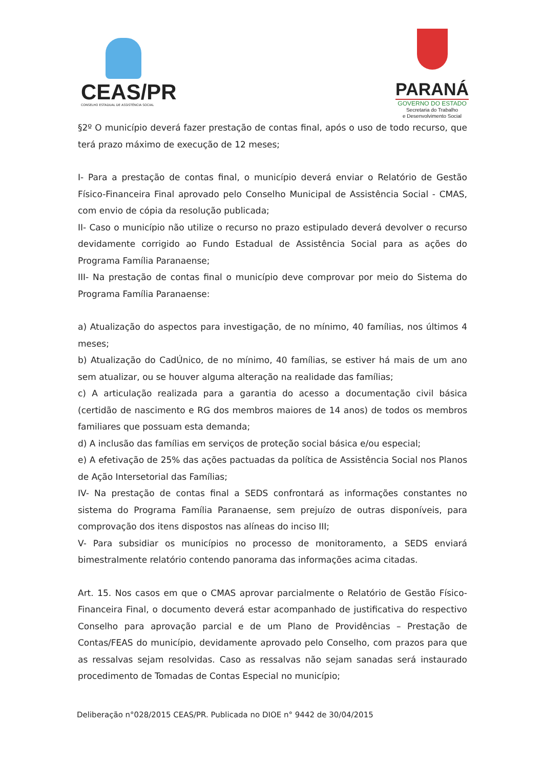CEAS/PR
CONSELHO ESTADUAL DE ASSISTÊNCIA SOCIAL
PARANÁ
GOVERNO DO ESTADO
Secretaria do Trabalho
e Desenvolvimento Social
§2º O município deverá fazer prestação de contas final, após o uso de todo recurso, que terá prazo máximo de execução de 12 meses;
I- Para a prestação de contas final, o município deverá enviar o Relatório de Gestão Físico-Financeira Final aprovado pelo Conselho Municipal de Assistência Social - CMAS, com envio de cópia da resolução publicada;
II- Caso o município não utilize o recurso no prazo estipulado deverá devolver o recurso devidamente corrigido ao Fundo Estadual de Assistência Social para as ações do Programa Família Paranaense;
III- Na prestação de contas final o município deve comprovar por meio do Sistema do Programa Família Paranaense:
a) Atualização do aspectos para investigação, de no mínimo, 40 famílias, nos últimos 4 meses;
b) Atualização do CadÚnico, de no mínimo, 40 famílias, se estiver há mais de um ano sem atualizar, ou se houver alguma alteração na realidade das famílias;
c) A articulação realizada para a garantia do acesso a documentação civil básica (certidão de nascimento e RG dos membros maiores de 14 anos) de todos os membros familiares que possuam esta demanda;
d) A inclusão das famílias em serviços de proteção social básica e/ou especial;
e) A efetivação de 25% das ações pactuadas da política de Assistência Social nos Planos de Ação Intersetorial das Famílias;
IV- Na prestação de contas final a SEDS confrontará as informações constantes no sistema do Programa Família Paranaense, sem prejuízo de outras disponíveis, para comprovação dos itens dispostos nas alíneas do inciso III;
V- Para subsidiar os municípios no processo de monitoramento, a SEDS enviará bimestralmente relatório contendo panorama das informações acima citadas.
Art. 15. Nos casos em que o CMAS aprovar parcialmente o Relatório de Gestão Físico-Financeira Final, o documento deverá estar acompanhado de justificativa do respectivo Conselho para aprovação parcial e de um Plano de Providências – Prestação de Contas/FEAS do município, devidamente aprovado pelo Conselho, com prazos para que as ressalvas sejam resolvidas. Caso as ressalvas não sejam sanadas será instaurado procedimento de Tomadas de Contas Especial no município;
Deliberação n°028/2015 CEAS/PR. Publicada no DIOE n° 9442 de 30/04/2015